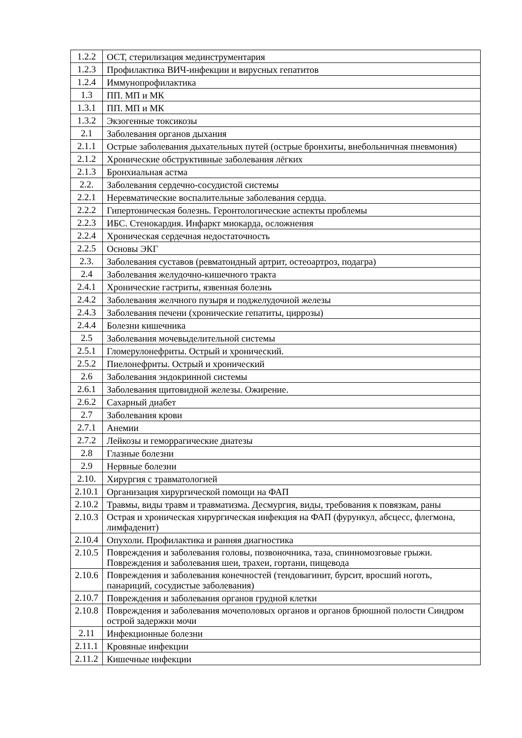| 1.2.2 | ОСТ, стерилизация мединструментария |
| 1.2.3 | Профилактика ВИЧ-инфекции и вирусных гепатитов |
| 1.2.4 | Иммунопрофилактика |
| 1.3 | ПП. МП и МК |
| 1.3.1 | ПП. МП и МК |
| 1.3.2 | Экзогенные токсикозы |
| 2.1 | Заболевания органов дыхания |
| 2.1.1 | Острые заболевания дыхательных путей (острые бронхиты, внебольничная пневмония) |
| 2.1.2 | Хронические обструктивные заболевания лёгких |
| 2.1.3 | Бронхиальная астма |
| 2.2. | Заболевания сердечно-сосудистой системы |
| 2.2.1 | Неревматические воспалительные заболевания сердца. |
| 2.2.2 | Гипертоническая болезнь. Геронтологические аспекты проблемы |
| 2.2.3 | ИБС. Стенокардия. Инфаркт миокарда, осложнения |
| 2.2.4 | Хроническая сердечная недостаточность |
| 2.2.5 | Основы ЭКГ |
| 2.3. | Заболевания суставов (ревматоидный артрит, остеоартроз, подагра) |
| 2.4 | Заболевания желудочно-кишечного тракта |
| 2.4.1 | Хронические гастриты, язвенная болезнь |
| 2.4.2 | Заболевания желчного пузыря и поджелудочной железы |
| 2.4.3 | Заболевания печени (хронические гепатиты, циррозы) |
| 2.4.4 | Болезни кишечника |
| 2.5 | Заболевания мочевыделительной системы |
| 2.5.1 | Гломерулонефриты. Острый и хронический. |
| 2.5.2 | Пиелонефриты. Острый и хронический |
| 2.6 | Заболевания эндокринной системы |
| 2.6.1 | Заболевания щитовидной железы. Ожирение. |
| 2.6.2 | Сахарный диабет |
| 2.7 | Заболевания крови |
| 2.7.1 | Анемии |
| 2.7.2 | Лейкозы и геморрагические диатезы |
| 2.8 | Глазные болезни |
| 2.9 | Нервные болезни |
| 2.10. | Хирургия с травматологией |
| 2.10.1 | Организация хирургической помощи на ФАП |
| 2.10.2 | Травмы, виды травм и травматизма. Десмургия, виды, требования к повязкам, раны |
| 2.10.3 | Острая и хроническая хирургическая инфекция на ФАП (фурункул, абсцесс, флегмона, лимфаденит) |
| 2.10.4 | Опухоли. Профилактика и ранняя диагностика |
| 2.10.5 | Повреждения и заболевания головы, позвоночника, таза, спинномозговые грыжи. Повреждения и заболевания шеи, трахеи, гортани, пищевода |
| 2.10.6 | Повреждения и заболевания конечностей (тендовагинит, бурсит, вросший ноготь, панариций, сосудистые заболевания) |
| 2.10.7 | Повреждения и заболевания органов грудной клетки |
| 2.10.8 | Повреждения и заболевания мочеполовых органов и органов брюшной полости Синдром острой задержки мочи |
| 2.11 | Инфекционные болезни |
| 2.11.1 | Кровяные инфекции |
| 2.11.2 | Кишечные инфекции |